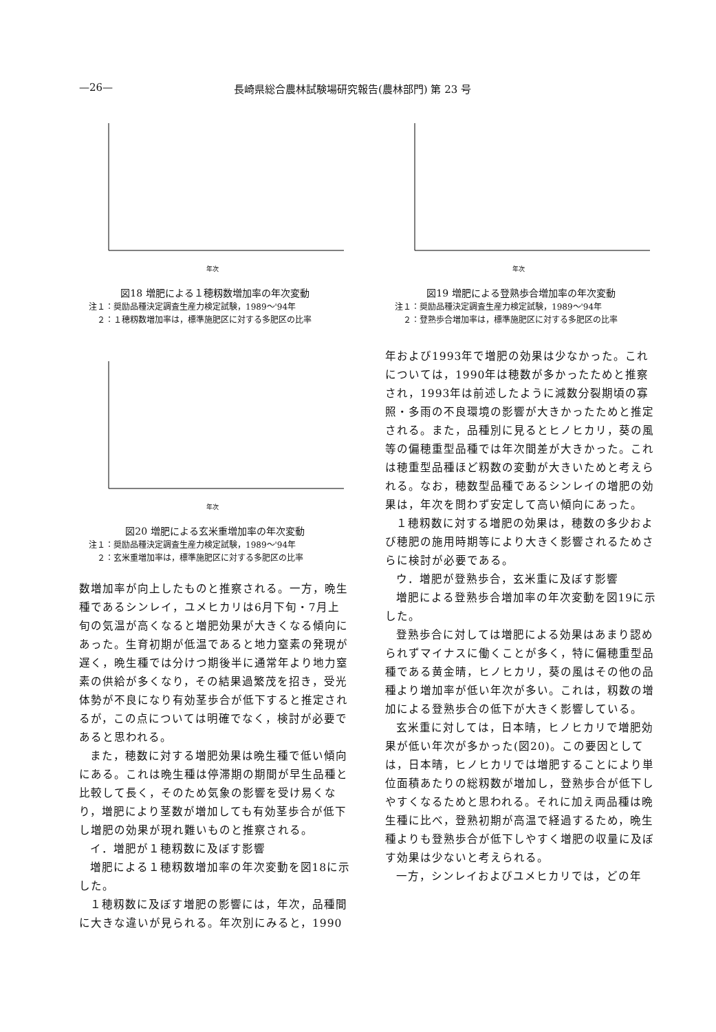—26— 長崎県総合農林試験場研究報告(農林部門) 第 23 号
年次
図18 増肥による１穂籾数増加率の年次変動
注１：奨励品種決定調査生産力検定試験，1989〜'94年
　２：１穂籾数増加率は，標準施肥区に対する多肥区の比率
年次
図20 増肥による玄米重増加率の年次変動
注１：奨励品種決定調査生産力検定試験，1989〜'94年
　２：玄米重増加率は，標準施肥区に対する多肥区の比率
数増加率が向上したものと推察される。一方，晩生種であるシンレイ，ユメヒカリは6月下旬・7月上旬の気温が高くなると増肥効果が大きくなる傾向にあった。生育初期が低温であると地力窒素の発現が遅く，晩生種では分けつ期後半に通常年より地力窒素の供給が多くなり，その結果過繁茂を招き，受光体勢が不良になり有効茎歩合が低下すると推定されるが，この点については明確でなく，検討が必要であると思われる。
また，穂数に対する増肥効果は晩生種で低い傾向にある。これは晩生種は停滞期の期間が早生品種と比較して長く，そのため気象の影響を受け易くなり，増肥により茎数が増加しても有効茎歩合が低下し増肥の効果が現れ難いものと推察される。
イ．増肥が１穂籾数に及ぼす影響
増肥による１穂籾数増加率の年次変動を図18に示した。
１穂籾数に及ぼす増肥の影響には，年次，品種間に大きな違いが見られる。年次別にみると，1990
年次
図19 増肥による登熟歩合増加率の年次変動
注１：奨励品種決定調査生産力検定試験，1989〜'94年
　２：登熟歩合増加率は，標準施肥区に対する多肥区の比率
年および1993年で増肥の効果は少なかった。これについては，1990年は穂数が多かったためと推察され，1993年は前述したように減数分裂期頃の寡照・多雨の不良環境の影響が大きかったためと推定される。また，品種別に見るとヒノヒカリ，葵の風等の偏穂重型品種では年次間差が大きかった。これは穂重型品種ほど籾数の変動が大きいためと考えられる。なお，穂数型品種であるシンレイの増肥の効果は，年次を問わず安定して高い傾向にあった。
１穂籾数に対する増肥の効果は，穂数の多少および穂肥の施用時期等により大きく影響されるためさらに検討が必要である。
ウ．増肥が登熟歩合，玄米重に及ぼす影響
増肥による登熟歩合増加率の年次変動を図19に示した。
登熟歩合に対しては増肥による効果はあまり認められずマイナスに働くことが多く，特に偏穂重型品種である黄金晴，ヒノヒカリ，葵の風はその他の品種より増加率が低い年次が多い。これは，籾数の増加による登熟歩合の低下が大きく影響している。
玄米重に対しては，日本晴，ヒノヒカリで増肥効果が低い年次が多かった(図20)。この要因としては，日本晴，ヒノヒカリでは増肥することにより単位面積あたりの総籾数が増加し，登熟歩合が低下しやすくなるためと思われる。それに加え両品種は晩生種に比べ，登熟初期が高温で経過するため，晩生種よりも登熟歩合が低下しやすく増肥の収量に及ぼす効果は少ないと考えられる。
一方，シンレイおよびユメヒカリでは，どの年